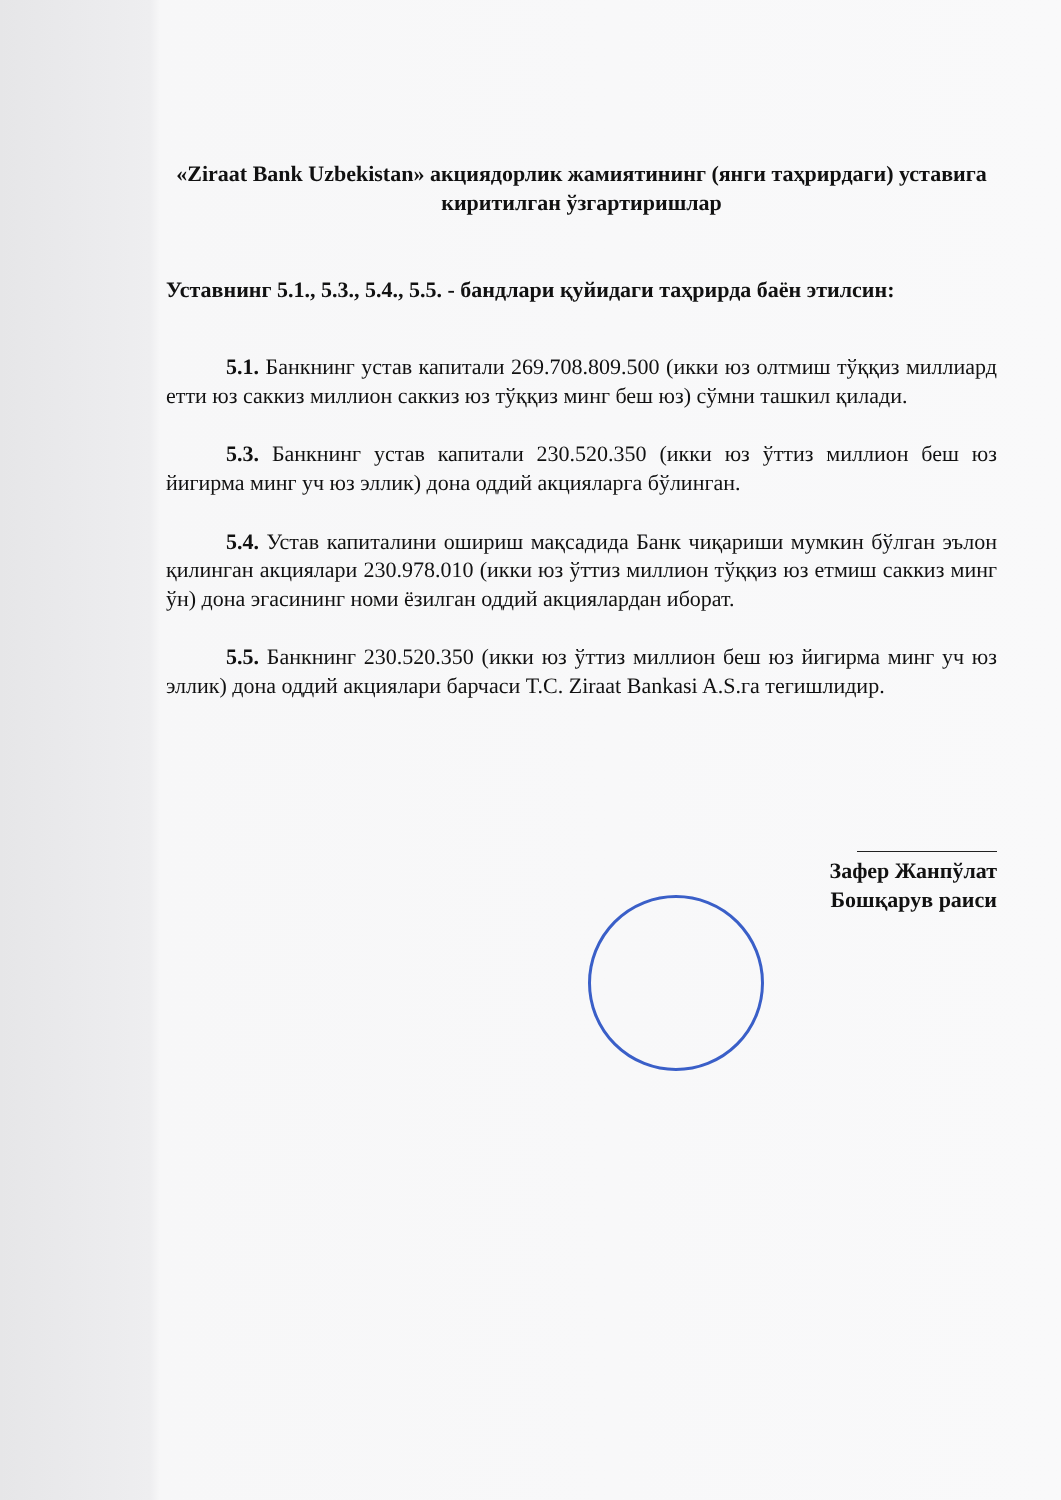«Ziraat Bank Uzbekistan» акциядорлик жамиятининг (янги таҳрирдаги) уставига киритилган ўзгартиришлар
Уставнинг 5.1., 5.3., 5.4., 5.5. - бандлари қуйидаги таҳрирда баён этилсин:
5.1. Банкнинг устав капитали 269.708.809.500 (икки юз олтмиш тўққиз миллиард етти юз саккиз миллион саккиз юз тўққиз минг беш юз) сўмни ташкил қилади.
5.3. Банкнинг устав капитали 230.520.350 (икки юз ўттиз миллион беш юз йигирма минг уч юз эллик) дона оддий акцияларга бўлинган.
5.4. Устав капиталини ошириш мақсадида Банк чиқариши мумкин бўлган эълон қилинган акциялари 230.978.010 (икки юз ўттиз миллион тўққиз юз етмиш саккиз минг ўн) дона эгасининг номи ёзилган оддий акциялардан иборат.
5.5. Банкнинг 230.520.350 (икки юз ўттиз миллион беш юз йигирма минг уч юз эллик) дона оддий акциялари барчаси T.C. Ziraat Bankasi A.S.га тегишлидир.
Зафер Жанпўлат
Бошқарув раиси